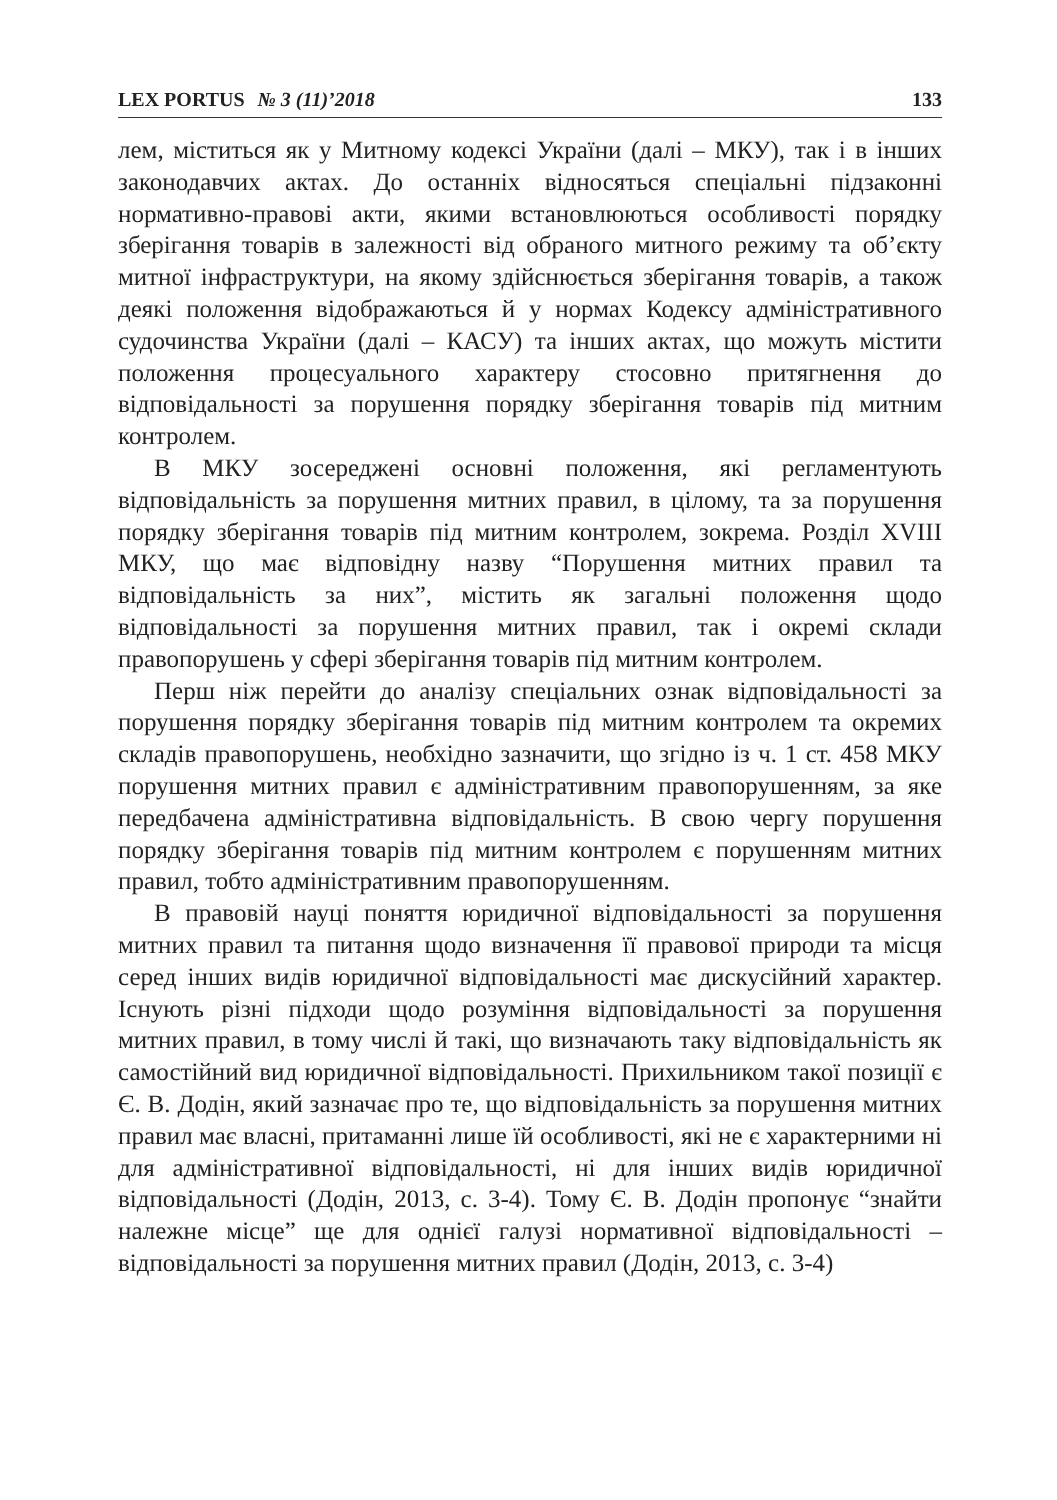LEX PORTUS № 3 (11)’2018 133
лем, міститься як у Митному кодексі України (далі – МКУ), так і в інших законодавчих актах. До останніх відносяться спеціальні підзаконні нормативно-правові акти, якими встановлюються особливості порядку зберігання товарів в залежності від обраного митного режиму та об’єкту митної інфраструктури, на якому здійснюється зберігання товарів, а також деякі положення відображаються й у нормах Кодексу адміністративного судочинства України (далі – КАСУ) та інших актах, що можуть містити положення процесуального характеру стосовно притягнення до відповідальності за порушення порядку зберігання товарів під митним контролем.
В МКУ зосереджені основні положення, які регламентують відповідальність за порушення митних правил, в цілому, та за порушення порядку зберігання товарів під митним контролем, зокрема. Розділ XVIII МКУ, що має відповідну назву “Порушення митних правил та відповідальність за них”, містить як загальні положення щодо відповідальності за порушення митних правил, так і окремі склади правопорушень у сфері зберігання товарів під митним контролем.
Перш ніж перейти до аналізу спеціальних ознак відповідальності за порушення порядку зберігання товарів під митним контролем та окремих складів правопорушень, необхідно зазначити, що згідно із ч. 1 ст. 458 МКУ порушення митних правил є адміністративним правопорушенням, за яке передбачена адміністративна відповідальність. В свою чергу порушення порядку зберігання товарів під митним контролем є порушенням митних правил, тобто адміністративним правопорушенням.
В правовій науці поняття юридичної відповідальності за порушення митних правил та питання щодо визначення її правової природи та місця серед інших видів юридичної відповідальності має дискусійний характер. Існують різні підходи щодо розуміння відповідальності за порушення митних правил, в тому числі й такі, що визначають таку відповідальність як самостійний вид юридичної відповідальності. Прихильником такої позиції є Є. В. Додін, який зазначає про те, що відповідальність за порушення митних правил має власні, притаманні лише їй особливості, які не є характерними ні для адміністративної відповідальності, ні для інших видів юридичної відповідальності (Додін, 2013, с. 3-4). Тому Є. В. Додін пропонує “знайти належне місце” ще для однієї галузі нормативної відповідальності – відповідальності за порушення митних правил (Додін, 2013, с. 3-4)